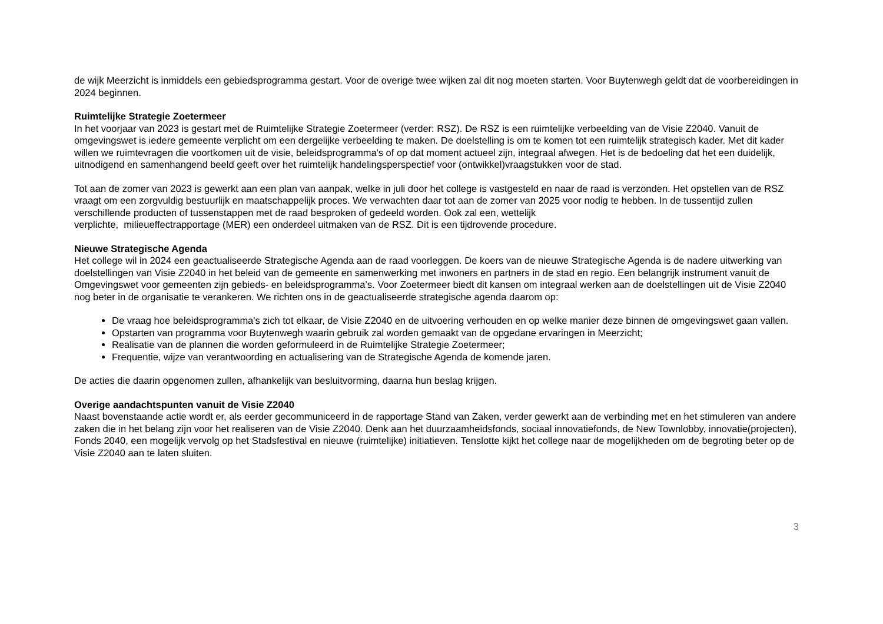de wijk Meerzicht is inmiddels een gebiedsprogramma gestart. Voor de overige twee wijken zal dit nog moeten starten. Voor Buytenwegh geldt dat de voorbereidingen in 2024 beginnen.
Ruimtelijke Strategie Zoetermeer
In het voorjaar van 2023 is gestart met de Ruimtelijke Strategie Zoetermeer (verder: RSZ). De RSZ is een ruimtelijke verbeelding van de Visie Z2040. Vanuit de omgevingswet is iedere gemeente verplicht om een dergelijke verbeelding te maken. De doelstelling is om te komen tot een ruimtelijk strategisch kader. Met dit kader willen we ruimtevragen die voortkomen uit de visie, beleidsprogramma's of op dat moment actueel zijn, integraal afwegen. Het is de bedoeling dat het een duidelijk, uitnodigend en samenhangend beeld geeft over het ruimtelijk handelingsperspectief voor (ontwikkel)vraagstukken voor de stad.
Tot aan de zomer van 2023 is gewerkt aan een plan van aanpak, welke in juli door het college is vastgesteld en naar de raad is verzonden. Het opstellen van de RSZ vraagt om een zorgvuldig bestuurlijk en maatschappelijk proces. We verwachten daar tot aan de zomer van 2025 voor nodig te hebben. In de tussentijd zullen verschillende producten of tussenstappen met de raad besproken of gedeeld worden. Ook zal een, wettelijk
verplichte, milieueffectrapportage (MER) een onderdeel uitmaken van de RSZ. Dit is een tijdrovende procedure.
Nieuwe Strategische Agenda
Het college wil in 2024 een geactualiseerde Strategische Agenda aan de raad voorleggen. De koers van de nieuwe Strategische Agenda is de nadere uitwerking van doelstellingen van Visie Z2040 in het beleid van de gemeente en samenwerking met inwoners en partners in de stad en regio. Een belangrijk instrument vanuit de Omgevingswet voor gemeenten zijn gebieds- en beleidsprogramma’s. Voor Zoetermeer biedt dit kansen om integraal werken aan de doelstellingen uit de Visie Z2040 nog beter in de organisatie te verankeren. We richten ons in de geactualiseerde strategische agenda daarom op:
De vraag hoe beleidsprogramma's zich tot elkaar, de Visie Z2040 en de uitvoering verhouden en op welke manier deze binnen de omgevingswet gaan vallen.
Opstarten van programma voor Buytenwegh waarin gebruik zal worden gemaakt van de opgedane ervaringen in Meerzicht;
Realisatie van de plannen die worden geformuleerd in de Ruimtelijke Strategie Zoetermeer;
Frequentie, wijze van verantwoording en actualisering van de Strategische Agenda de komende jaren.
De acties die daarin opgenomen zullen, afhankelijk van besluitvorming, daarna hun beslag krijgen.
Overige aandachtspunten vanuit de Visie Z2040
Naast bovenstaande actie wordt er, als eerder gecommuniceerd in de rapportage Stand van Zaken, verder gewerkt aan de verbinding met en het stimuleren van andere zaken die in het belang zijn voor het realiseren van de Visie Z2040. Denk aan het duurzaamheidsfonds, sociaal innovatiefonds, de New Townlobby, innovatie(projecten), Fonds 2040, een mogelijk vervolg op het Stadsfestival en nieuwe (ruimtelijke) initiatieven. Tenslotte kijkt het college naar de mogelijkheden om de begroting beter op de Visie Z2040 aan te laten sluiten.
3